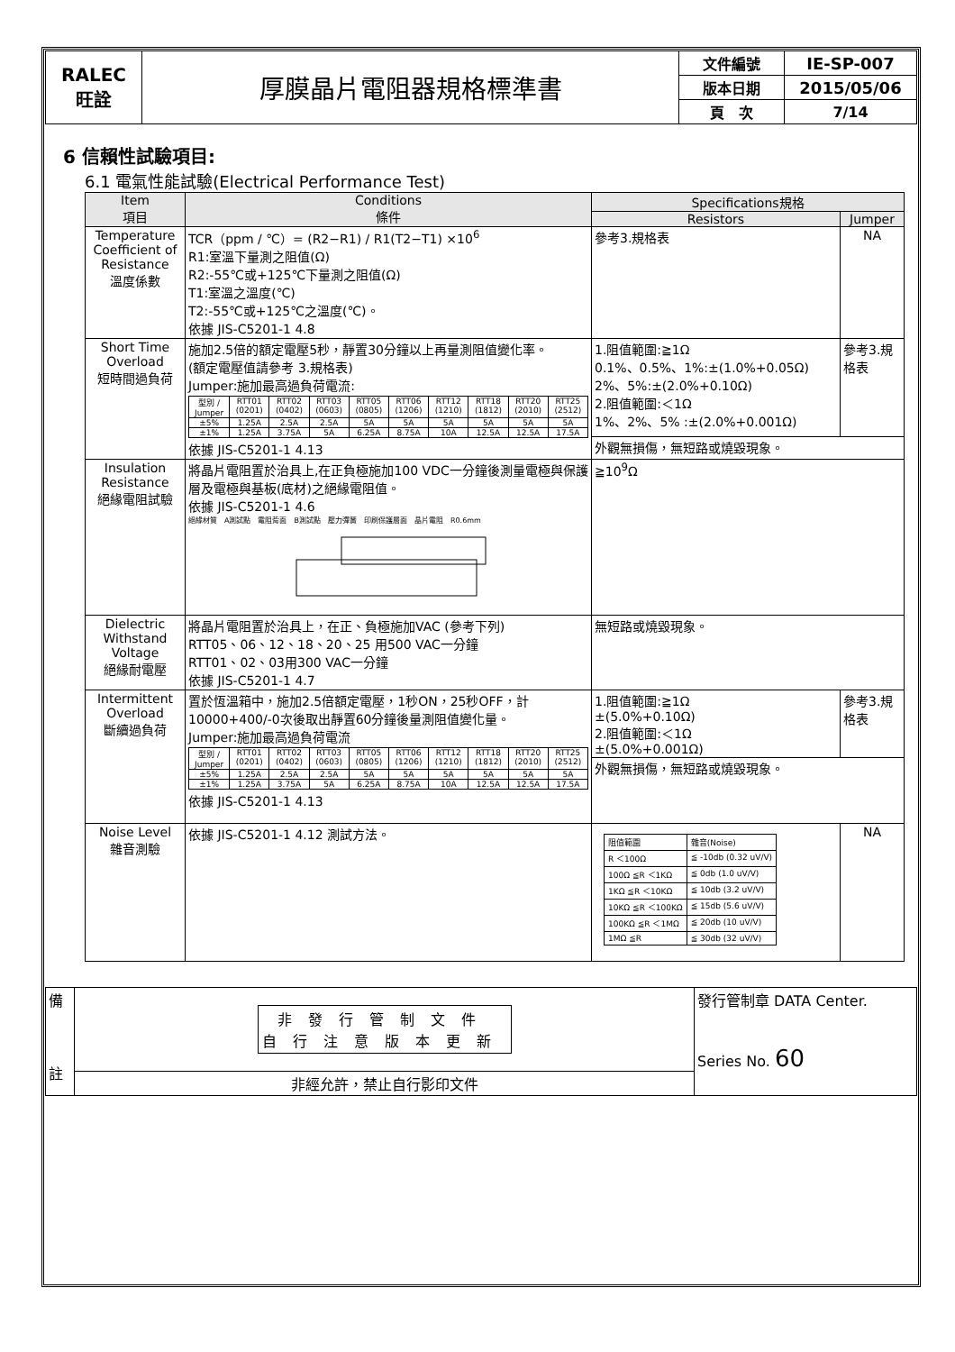| RALEC 旺詮 | 厚膜晶片電阻器規格標準書 | 文件編號 | IE-SP-007 |
| | | 版本日期 | 2015/05/06 |
| | | 頁 次 | 7/14 |
6 信賴性試驗項目:
6.1 電氣性能試驗(Electrical Performance Test)
| Item 項目 | Conditions 條件 | Specifications規格 | |
| --- | --- | --- | --- |
| | | Resistors | Jumper |
| Temperature Coefficient of Resistance 溫度係數 | TCR（ppm / ℃）= (R2−R1) / R1(T2−T1) ×10<sup>6</sup> R1:室溫下量測之阻值(Ω) R2:-55℃或+125℃下量測之阻值(Ω) T1:室溫之溫度(℃) T2:-55℃或+125℃之溫度(℃)。 依據 JIS-C5201-1 4.8 | 參考3.規格表 | NA |
| Short Time Overload 短時間過負荷 | 施加2.5倍的額定電壓5秒，靜置30分鐘以上再量測阻值變化率。 (額定電壓值請參考 3.規格表) Jumper:施加最高過負荷電流: / 型別 / Jumper / RTT01 (0201) / RTT02 (0402) / RTT03 (0603) / RTT05 (0805) / RTT06 (1206) / RTT12 (1210) / RTT18 (1812) / RTT20 (2010) / RTT25 (2512) / / ±5% / 1.25A / 2.5A / 2.5A / 5A / 5A / 5A / 5A / 5A / 5A / / ±1% / 1.25A / 3.75A / 5A / 6.25A / 8.75A / 10A / 12.5A / 12.5A / 17.5A / 依據 JIS-C5201-1 4.13 | 1.阻值範圍:≧1Ω 0.1%、0.5%、1%:±(1.0%+0.05Ω) 2%、5%:±(2.0%+0.10Ω) 2.阻值範圍:＜1Ω 1%、2%、5% :±(2.0%+0.001Ω) | 參考3.規格表 |
| | | 外觀無損傷，無短路或燒毀現象。 | |
| Insulation Resistance 絕緣電阻試驗 | 將晶片電阻置於治具上,在正負極施加100 VDC一分鐘後測量電極與保護層及電極與基板(底材)之絕緣電阻值。 依據 JIS-C5201-1 4.6 絕緣材質 A測試點 電阻背面 B測試點 壓力彈簧 印刷保護層面 晶片電阻 R0.6mm | ≧10<sup>9</sup>Ω | |
| Dielectric Withstand Voltage 絕緣耐電壓 | 將晶片電阻置於治具上，在正、負極施加VAC (參考下列) RTT05、06、12、18、20、25 用500 VAC一分鐘 RTT01、02、03用300 VAC一分鐘 依據 JIS-C5201-1 4.7 | 無短路或燒毀現象。 | |
| Intermittent Overload 斷續過負荷 | 置於恆溫箱中，施加2.5倍額定電壓，1秒ON，25秒OFF，計10000+400/-0次後取出靜置60分鐘後量測阻值變化量。 Jumper:施加最高過負荷電流 / 型別 / Jumper / RTT01 (0201) / RTT02 (0402) / RTT03 (0603) / RTT05 (0805) / RTT06 (1206) / RTT12 (1210) / RTT18 (1812) / RTT20 (2010) / RTT25 (2512) / / ±5% / 1.25A / 2.5A / 2.5A / 5A / 5A / 5A / 5A / 5A / 5A / / ±1% / 1.25A / 3.75A / 5A / 6.25A / 8.75A / 10A / 12.5A / 12.5A / 17.5A / 依據 JIS-C5201-1 4.13 | 1.阻值範圍:≧1Ω ±(5.0%+0.10Ω) 2.阻值範圍:＜1Ω ±(5.0%+0.001Ω) | 參考3.規格表 |
| | | 外觀無損傷，無短路或燒毀現象。 | |
| Noise Level 雜音測驗 | 依據 JIS-C5201-1 4.12 測試方法。 | / 阻值範圍 / 雜音(Noise) / / R ＜100Ω / ≦ -10db (0.32 uV/V) / / 100Ω ≦R ＜1KΩ / ≦ 0db (1.0 uV/V) / / 1KΩ ≦R ＜10KΩ / ≦ 10db (3.2 uV/V) / / 10KΩ ≦R ＜100KΩ / ≦ 15db (5.6 uV/V) / / 100KΩ ≦R ＜1MΩ / ≦ 20db (10 uV/V) / / 1MΩ ≦R / ≦ 30db (32 uV/V) / | NA |
| 備 註 | 非發行管制文件 自行注意版本更新 | 發行管制章 DATA Center. Series No. 60 |
| | 非經允許，禁止自行影印文件 | |